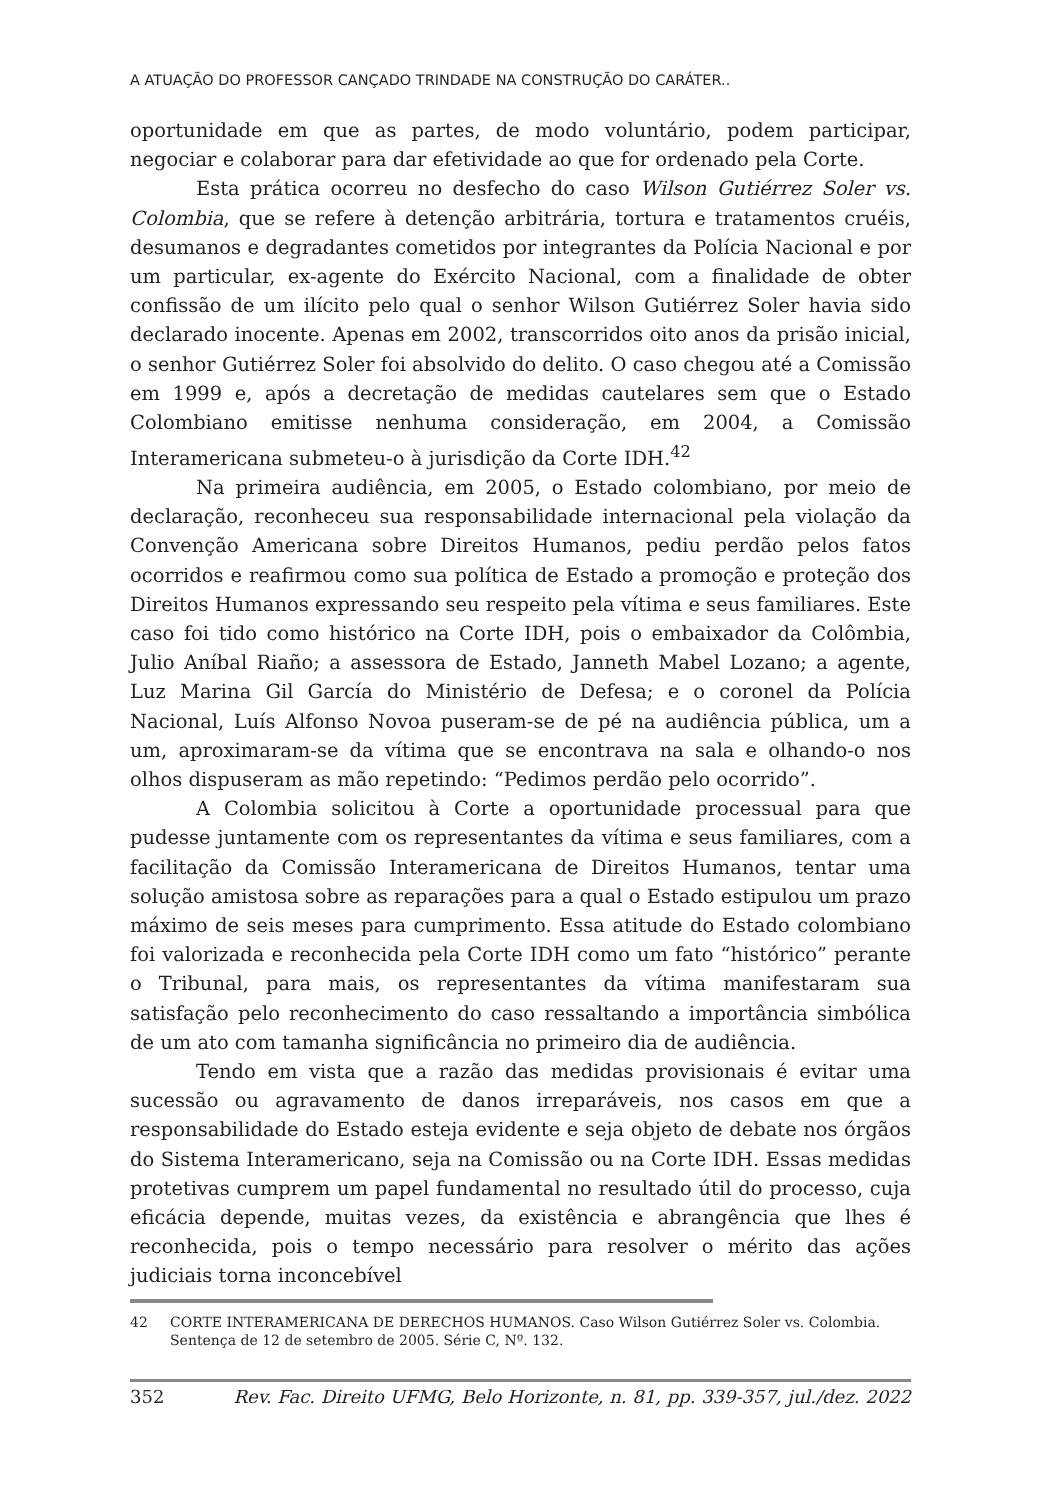A ATUAÇÃO DO PROFESSOR CANÇADO TRINDADE NA CONSTRUÇÃO DO CARÁTER..
oportunidade em que as partes, de modo voluntário, podem participar, negociar e colaborar para dar efetividade ao que for ordenado pela Corte.
Esta prática ocorreu no desfecho do caso Wilson Gutiérrez Soler vs. Colombia, que se refere à detenção arbitrária, tortura e tratamentos cruéis, desumanos e degradantes cometidos por integrantes da Polícia Nacional e por um particular, ex-agente do Exército Nacional, com a finalidade de obter confissão de um ilícito pelo qual o senhor Wilson Gutiérrez Soler havia sido declarado inocente. Apenas em 2002, transcorridos oito anos da prisão inicial, o senhor Gutiérrez Soler foi absolvido do delito. O caso chegou até a Comissão em 1999 e, após a decretação de medidas cautelares sem que o Estado Colombiano emitisse nenhuma consideração, em 2004, a Comissão Interamericana submeteu-o à jurisdição da Corte IDH.<sup>42</sup>
Na primeira audiência, em 2005, o Estado colombiano, por meio de declaração, reconheceu sua responsabilidade internacional pela violação da Convenção Americana sobre Direitos Humanos, pediu perdão pelos fatos ocorridos e reafirmou como sua política de Estado a promoção e proteção dos Direitos Humanos expressando seu respeito pela vítima e seus familiares. Este caso foi tido como histórico na Corte IDH, pois o embaixador da Colômbia, Julio Aníbal Riaño; a assessora de Estado, Janneth Mabel Lozano; a agente, Luz Marina Gil García do Ministério de Defesa; e o coronel da Polícia Nacional, Luís Alfonso Novoa puseram-se de pé na audiência pública, um a um, aproximaram-se da vítima que se encontrava na sala e olhando-o nos olhos dispuseram as mão repetindo: “Pedimos perdão pelo ocorrido”.
A Colombia solicitou à Corte a oportunidade processual para que pudesse juntamente com os representantes da vítima e seus familiares, com a facilitação da Comissão Interamericana de Direitos Humanos, tentar uma solução amistosa sobre as reparações para a qual o Estado estipulou um prazo máximo de seis meses para cumprimento. Essa atitude do Estado colombiano foi valorizada e reconhecida pela Corte IDH como um fato “histórico” perante o Tribunal, para mais, os representantes da vítima manifestaram sua satisfação pelo reconhecimento do caso ressaltando a importância simbólica de um ato com tamanha significância no primeiro dia de audiência.
Tendo em vista que a razão das medidas provisionais é evitar uma sucessão ou agravamento de danos irreparáveis, nos casos em que a responsabilidade do Estado esteja evidente e seja objeto de debate nos órgãos do Sistema Interamericano, seja na Comissão ou na Corte IDH. Essas medidas protetivas cumprem um papel fundamental no resultado útil do processo, cuja eficácia depende, muitas vezes, da existência e abrangência que lhes é reconhecida, pois o tempo necessário para resolver o mérito das ações judiciais torna inconcebível
42 CORTE INTERAMERICANA DE DERECHOS HUMANOS. Caso Wilson Gutiérrez Soler vs. Colombia. Sentença de 12 de setembro de 2005. Série C, Nº. 132.
352 Rev. Fac. Direito UFMG, Belo Horizonte, n. 81, pp. 339-357, jul./dez. 2022